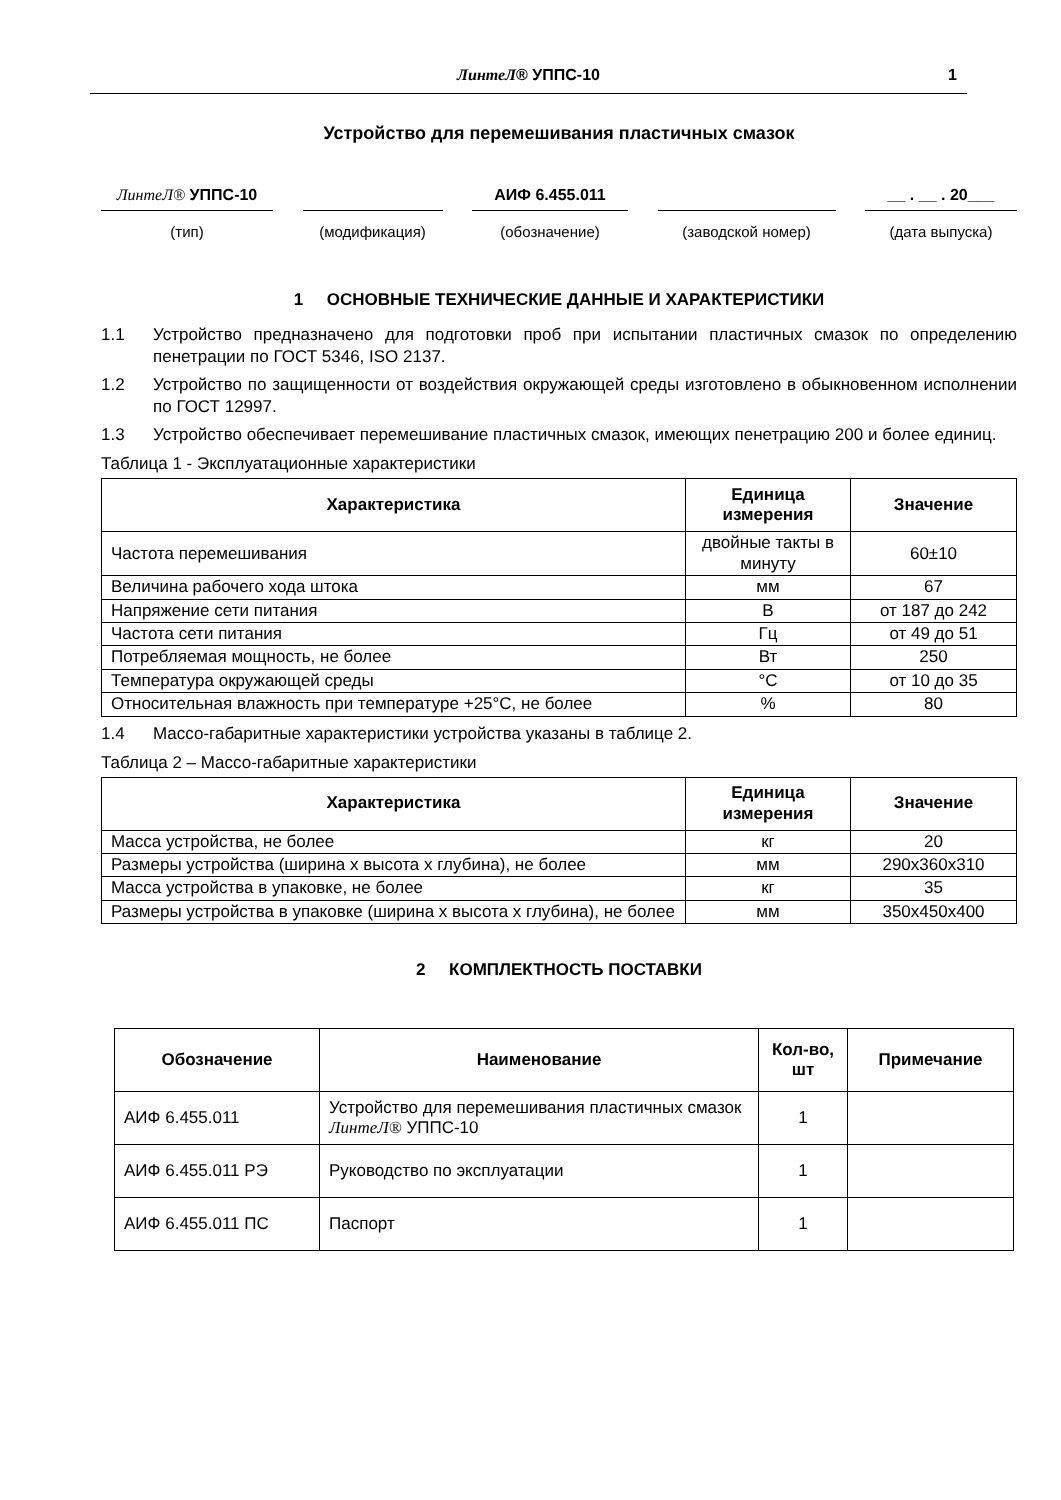ЛинтеЛ® УППС-10 1
Устройство для перемешивания пластичных смазок
ЛинтеЛ® УППС-10
(тип)
(модификация)
АИФ 6.455.011
(обозначение)
(заводской номер)
__ . __ . 20___
(дата выпуска)
1 ОСНОВНЫЕ ТЕХНИЧЕСКИЕ ДАННЫЕ И ХАРАКТЕРИСТИКИ
1.1 Устройство предназначено для подготовки проб при испытании пластичных смазок по определению пенетрации по ГОСТ 5346, ISO 2137.
1.2 Устройство по защищенности от воздействия окружающей среды изготовлено в обыкновенном исполнении по ГОСТ 12997.
1.3 Устройство обеспечивает перемешивание пластичных смазок, имеющих пенетрацию 200 и более единиц.
Таблица 1 - Эксплуатационные характеристики
| Характеристика | Единица измерения | Значение |
| --- | --- | --- |
| Частота перемешивания | двойные такты в минуту | 60±10 |
| Величина рабочего хода штока | мм | 67 |
| Напряжение сети питания | В | от 187 до 242 |
| Частота сети питания | Гц | от 49 до 51 |
| Потребляемая мощность, не более | Вт | 250 |
| Температура окружающей среды | °С | от 10 до 35 |
| Относительная влажность при температуре +25°С, не более | % | 80 |
1.4 Массо-габаритные характеристики устройства указаны в таблице 2.
Таблица 2 – Массо-габаритные характеристики
| Характеристика | Единица измерения | Значение |
| --- | --- | --- |
| Масса устройства, не более | кг | 20 |
| Размеры устройства (ширина х высота х глубина), не более | мм | 290х360х310 |
| Масса устройства в упаковке, не более | кг | 35 |
| Размеры устройства в упаковке (ширина х высота х глубина), не более | мм | 350х450х400 |
2 КОМПЛЕКТНОСТЬ ПОСТАВКИ
| Обозначение | Наименование | Кол-во, шт | Примечание |
| --- | --- | --- | --- |
| АИФ 6.455.011 | Устройство для перемешивания пластичных смазок ЛинтеЛ® УППС-10 | 1 | |
| АИФ 6.455.011 РЭ | Руководство по эксплуатации | 1 | |
| АИФ 6.455.011 ПС | Паспорт | 1 | |